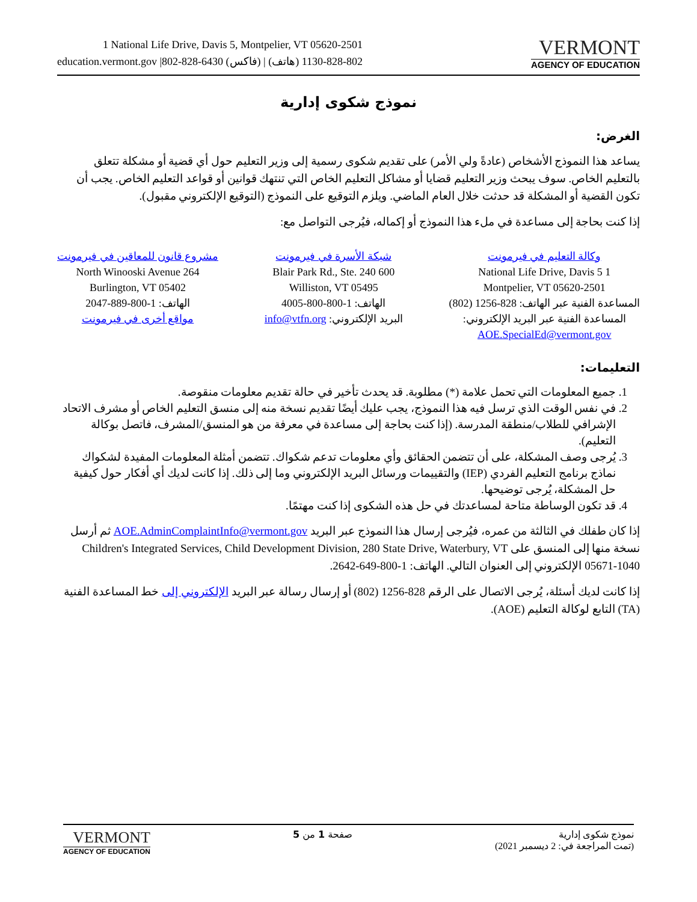1 National Life Drive, Davis 5, Montpelier, VT 05620-2501
education.vermont.gov |802-828-6430 (فاكس) | 802-828-1130 (هاتف)
VERMONT
AGENCY OF EDUCATION
نموذج شكوى إدارية
الغرض:
يساعد هذا النموذج الأشخاص (عادةً ولي الأمر) على تقديم شكوى رسمية إلى وزير التعليم حول أي قضية أو مشكلة تتعلق بالتعليم الخاص. سوف يبحث وزير التعليم قضايا أو مشاكل التعليم الخاص التي تنتهك قوانين أو قواعد التعليم الخاص. يجب أن تكون القضية أو المشكلة قد حدثت خلال العام الماضي. ويلزم التوقيع على النموذج (التوقيع الإلكتروني مقبول).
إذا كنت بحاجة إلى مساعدة في ملء هذا النموذج أو إكماله، فيُرجى التواصل مع:
وكالة التعليم في فيرمونت
1 National Life Drive, Davis 5
Montpelier, VT 05620-2501
المساعدة الفنية عبر الهاتف: 828-1256 (802)
المساعدة الفنية عبر البريد الإلكتروني:
AOE.SpecialEd@vermont.gov
شبكة الأسرة في فيرمونت
600 Blair Park Rd., Ste. 240
Williston, VT 05495
الهاتف: 1-800-800-4005
البريد الإلكتروني: info@vtfn.org
مشروع قانون للمعاقين في فيرمونت
264 North Winooski Avenue
Burlington, VT 05402
الهاتف: 1-800-889-2047
مواقع أخرى في فيرمونت
التعليمات:
1. جميع المعلومات التي تحمل علامة (*) مطلوبة. قد يحدث تأخير في حالة تقديم معلومات منقوصة.
2. في نفس الوقت الذي ترسل فيه هذا النموذج، يجب عليك أيضًا تقديم نسخة منه إلى منسق التعليم الخاص أو مشرف الاتحاد الإشرافي للطلاب/منطقة المدرسة. (إذا كنت بحاجة إلى مساعدة في معرفة من هو المنسق/المشرف، فاتصل بوكالة التعليم).
3. يُرجى وصف المشكلة، على أن تتضمن الحقائق وأي معلومات تدعم شكواك. تتضمن أمثلة المعلومات المفيدة لشكواك نماذج برنامج التعليم الفردي (IEP) والتقييمات ورسائل البريد الإلكتروني وما إلى ذلك. إذا كانت لديك أي أفكار حول كيفية حل المشكلة، يُرجى توضيحها.
4. قد تكون الوساطة متاحة لمساعدتك في حل هذه الشكوى إذا كنت مهتمًا.
إذا كان طفلك في الثالثة من عمره، فيُرجى إرسال هذا النموذج عبر البريد AOE.AdminComplaintInfo@vermont.gov ثم أرسل نسخة منها إلى المنسق على Children's Integrated Services, Child Development Division, 280 State Drive, Waterbury, VT 05671-1040 الإلكتروني إلى العنوان التالي. الهاتف: 1-800-649-2642.
إذا كانت لديك أسئلة، يُرجى الاتصال على الرقم 828-1256 (802) أو إرسال رسالة عبر البريد الإلكتروني إلى خط المساعدة الفنية (TA) التابع لوكالة التعليم (AOE).
VERMONT
AGENCY OF EDUCATION
صفحة 1 من 5 نموذج شكوى إدارية
(تمت المراجعة في: 2 ديسمبر 2021)